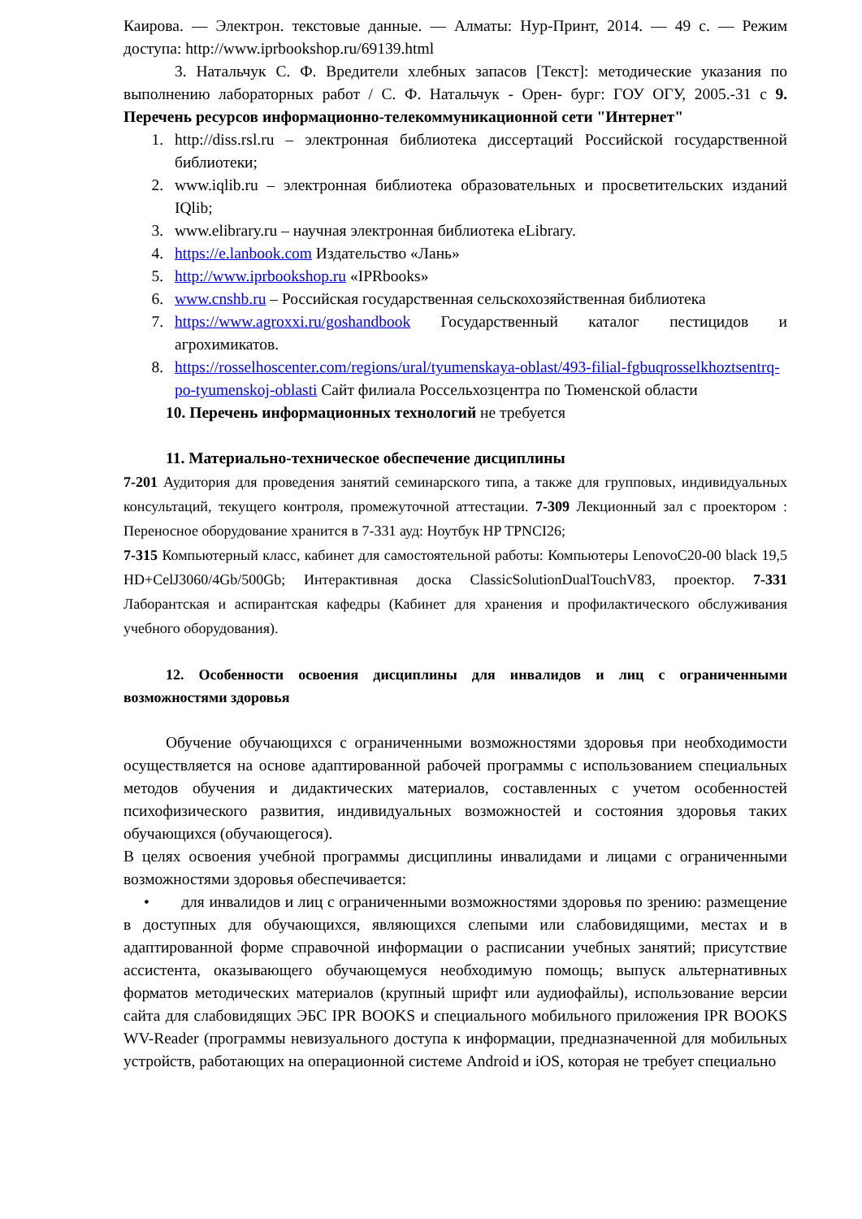Каирова. — Электрон. текстовые данные. — Алматы: Нур-Принт, 2014. — 49 с. — Режим доступа: http://www.iprbookshop.ru/69139.html
3. Натальчук С. Ф. Вредители хлебных запасов [Текст]: методические указания по выполнению лабораторных работ / С. Ф. Натальчук - Орен- бург: ГОУ ОГУ, 2005.-31 с 9. Перечень ресурсов информационно-телекоммуникационной сети "Интернет"
1. http://diss.rsl.ru – электронная библиотека диссертаций Российской государственной библиотеки;
2. www.iqlib.ru – электронная библиотека образовательных и просветительских изданий IQlib;
3. www.elibrary.ru – научная электронная библиотека eLibrary.
4. https://e.lanbook.com Издательство «Лань»
5. http://www.iprbookshop.ru «IPRbooks»
6. www.cnshb.ru – Российская государственная сельскохозяйственная библиотека
7. https://www.agroxxi.ru/goshandbook Государственный каталог пестицидов и агрохимикатов.
8. https://rosselhoscenter.com/regions/ural/tyumenskaya-oblast/493-filial-fgbuqrosselkhoztsentrq-po-tyumenskoj-oblasti Сайт филиала Россельхозцентра по Тюменской области
10. Перечень информационных технологий не требуется
11. Материально-техническое обеспечение дисциплины
7-201 Аудитория для проведения занятий семинарского типа, а также для групповых, индивидуальных консультаций, текущего контроля, промежуточной аттестации. 7-309 Лекционный зал с проектором : Переносное оборудование хранится в 7-331 ауд: Ноутбук HP TPNCI26;
7-315 Компьютерный класс, кабинет для самостоятельной работы: Компьютеры LenovoC20-00 black 19,5 HD+CelJ3060/4Gb/500Gb; Интерактивная доска ClassicSolutionDualTouchV83, проектор. 7-331 Лаборантская и аспирантская кафедры (Кабинет для хранения и профилактического обслуживания учебного оборудования).
12. Особенности освоения дисциплины для инвалидов и лиц с ограниченными возможностями здоровья
Обучение обучающихся с ограниченными возможностями здоровья при необходимости осуществляется на основе адаптированной рабочей программы с использованием специальных методов обучения и дидактических материалов, составленных с учетом особенностей психофизического развития, индивидуальных возможностей и состояния здоровья таких обучающихся (обучающегося).
В целях освоения учебной программы дисциплины инвалидами и лицами с ограниченными возможностями здоровья обеспечивается:
• для инвалидов и лиц с ограниченными возможностями здоровья по зрению: размещение в доступных для обучающихся, являющихся слепыми или слабовидящими, местах и в адаптированной форме справочной информации о расписании учебных занятий; присутствие ассистента, оказывающего обучающемуся необходимую помощь; выпуск альтернативных форматов методических материалов (крупный шрифт или аудиофайлы), использование версии сайта для слабовидящих ЭБС IPR BOOKS и специального мобильного приложения IPR BOOKS WV-Reader (программы невизуального доступа к информации, предназначенной для мобильных устройств, работающих на операционной системе Android и iOS, которая не требует специально